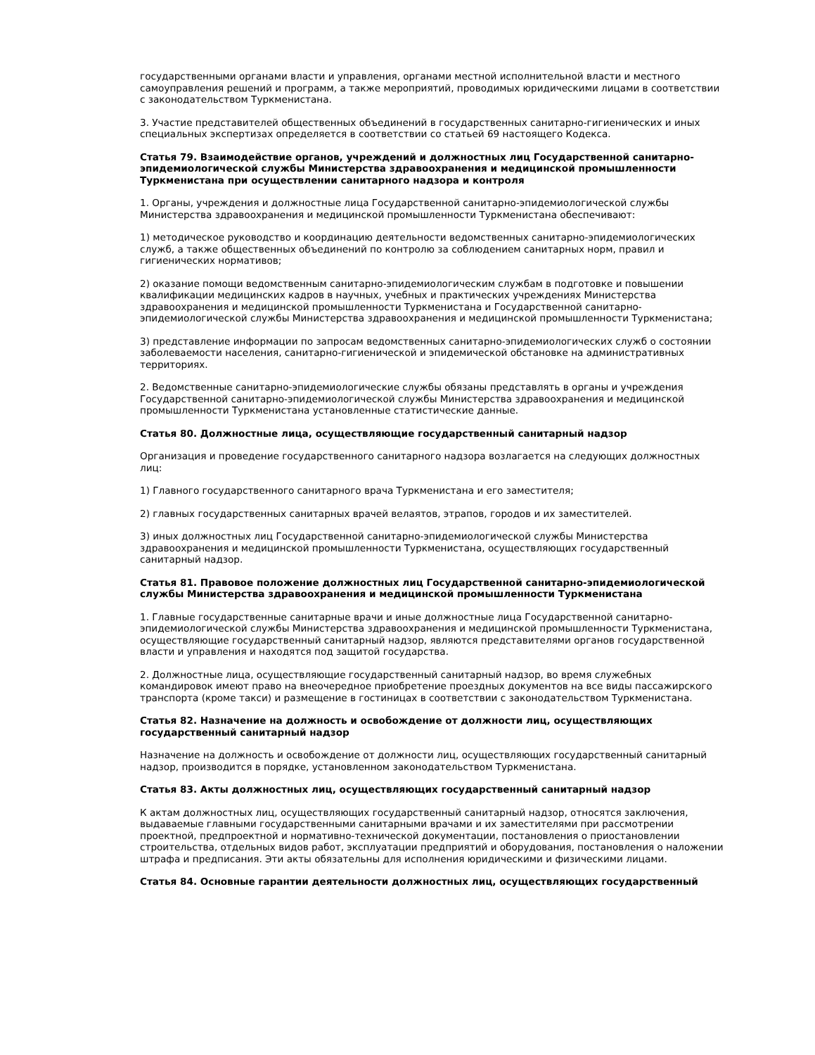государственными органами власти и управления, органами местной исполнительной власти и местного самоуправления решений и программ, а также мероприятий, проводимых юридическими лицами в соответствии с законодательством Туркменистана.
3. Участие представителей общественных объединений в государственных санитарно-гигиенических и иных специальных экспертизах определяется в соответствии со статьей 69 настоящего Кодекса.
Статья 79. Взаимодействие органов, учреждений и должностных лиц Государственной санитарно-эпидемиологической службы Министерства здравоохранения и медицинской промышленности Туркменистана при осуществлении санитарного надзора и контроля
1. Органы, учреждения и должностные лица Государственной санитарно-эпидемиологической службы Министерства здравоохранения и медицинской промышленности Туркменистана обеспечивают:
1) методическое руководство и координацию деятельности ведомственных санитарно-эпидемиологических служб, а также общественных объединений по контролю за соблюдением санитарных норм, правил и гигиенических нормативов;
2) оказание помощи ведомственным санитарно-эпидемиологическим службам в подготовке и повышении квалификации медицинских кадров в научных, учебных и практических учреждениях Министерства здравоохранения и медицинской промышленности Туркменистана и Государственной санитарно-эпидемиологической службы Министерства здравоохранения и медицинской промышленности Туркменистана;
3) представление информации по запросам ведомственных санитарно-эпидемиологических служб о состоянии заболеваемости населения, санитарно-гигиенической и эпидемической обстановке на административных территориях.
2. Ведомственные санитарно-эпидемиологические службы обязаны представлять в органы и учреждения Государственной санитарно-эпидемиологической службы Министерства здравоохранения и медицинской промышленности Туркменистана установленные статистические данные.
Статья 80. Должностные лица, осуществляющие государственный санитарный надзор
Организация и проведение государственного санитарного надзора возлагается на следующих должностных лиц:
1) Главного государственного санитарного врача Туркменистана и его заместителя;
2) главных государственных санитарных врачей велаятов, этрапов, городов и их заместителей.
3) иных должностных лиц Государственной санитарно-эпидемиологической службы Министерства здравоохранения и медицинской промышленности Туркменистана, осуществляющих государственный санитарный надзор.
Статья 81. Правовое положение должностных лиц Государственной санитарно-эпидемиологической службы Министерства здравоохранения и медицинской промышленности Туркменистана
1. Главные государственные санитарные врачи и иные должностные лица Государственной санитарно-эпидемиологической службы Министерства здравоохранения и медицинской промышленности Туркменистана, осуществляющие государственный санитарный надзор, являются представителями органов государственной власти и управления и находятся под защитой государства.
2. Должностные лица, осуществляющие государственный санитарный надзор, во время служебных командировок имеют право на внеочередное приобретение проездных документов на все виды пассажирского транспорта (кроме такси) и размещение в гостиницах в соответствии с законодательством Туркменистана.
Статья 82. Назначение на должность и освобождение от должности лиц, осуществляющих государственный санитарный надзор
Назначение на должность и освобождение от должности лиц, осуществляющих государственный санитарный надзор, производится в порядке, установленном законодательством Туркменистана.
Статья 83. Акты должностных лиц, осуществляющих государственный санитарный надзор
К актам должностных лиц, осуществляющих государственный санитарный надзор, относятся заключения, выдаваемые главными государственными санитарными врачами и их заместителями при рассмотрении проектной, предпроектной и нормативно-технической документации, постановления о приостановлении строительства, отдельных видов работ, эксплуатации предприятий и оборудования, постановления о наложении штрафа и предписания. Эти акты обязательны для исполнения юридическими и физическими лицами.
Статья 84. Основные гарантии деятельности должностных лиц, осуществляющих государственный